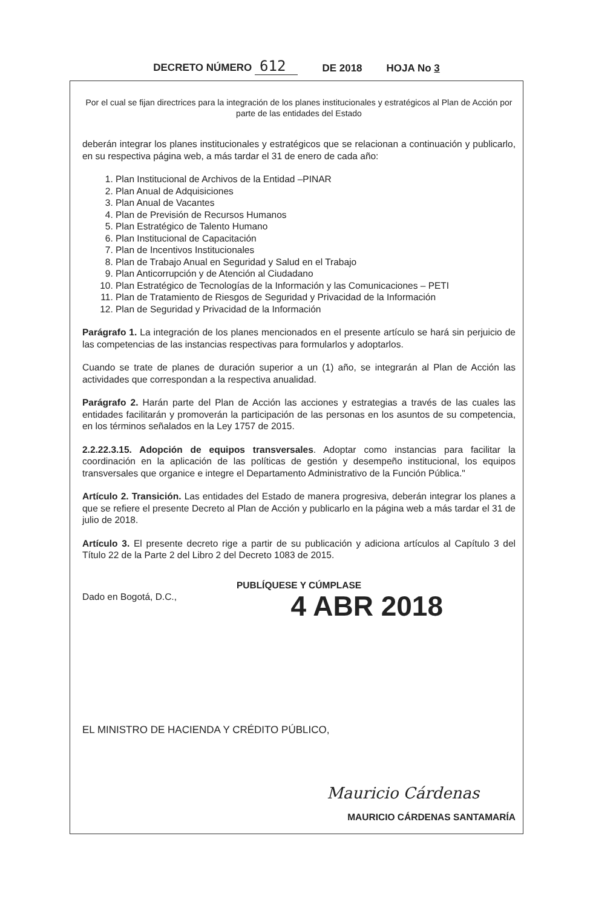DECRETO NÚMERO 612 DE 2018 HOJA No 3
Por el cual se fijan directrices para la integración de los planes institucionales y estratégicos al Plan de Acción por parte de las entidades del Estado
deberán integrar los planes institucionales y estratégicos que se relacionan a continuación y publicarlo, en su respectiva página web, a más tardar el 31 de enero de cada año:
1. Plan Institucional de Archivos de la Entidad –PINAR
2. Plan Anual de Adquisiciones
3. Plan Anual de Vacantes
4. Plan de Previsión de Recursos Humanos
5. Plan Estratégico de Talento Humano
6. Plan Institucional de Capacitación
7. Plan de Incentivos Institucionales
8. Plan de Trabajo Anual en Seguridad y Salud en el Trabajo
9. Plan Anticorrupción y de Atención al Ciudadano
10. Plan Estratégico de Tecnologías de la Información y las Comunicaciones – PETI
11. Plan de Tratamiento de Riesgos de Seguridad y Privacidad de la Información
12. Plan de Seguridad y Privacidad de la Información
Parágrafo 1. La integración de los planes mencionados en el presente artículo se hará sin perjuicio de las competencias de las instancias respectivas para formularlos y adoptarlos.
Cuando se trate de planes de duración superior a un (1) año, se integrarán al Plan de Acción las actividades que correspondan a la respectiva anualidad.
Parágrafo 2. Harán parte del Plan de Acción las acciones y estrategias a través de las cuales las entidades facilitarán y promoverán la participación de las personas en los asuntos de su competencia, en los términos señalados en la Ley 1757 de 2015.
2.2.22.3.15. Adopción de equipos transversales. Adoptar como instancias para facilitar la coordinación en la aplicación de las políticas de gestión y desempeño institucional, los equipos transversales que organice e integre el Departamento Administrativo de la Función Pública."
Artículo 2. Transición. Las entidades del Estado de manera progresiva, deberán integrar los planes a que se refiere el presente Decreto al Plan de Acción y publicarlo en la página web a más tardar el 31 de julio de 2018.
Artículo 3. El presente decreto rige a partir de su publicación y adiciona artículos al Capítulo 3 del Título 22 de la Parte 2 del Libro 2 del Decreto 1083 de 2015.
PUBLÍQUESE Y CÚMPLASE
Dado en Bogotá, D.C., 4 ABR 2018
EL MINISTRO DE HACIENDA Y CRÉDITO PÚBLICO,
Mauricio Cárdenas
MAURICIO CÁRDENAS SANTAMARÍA